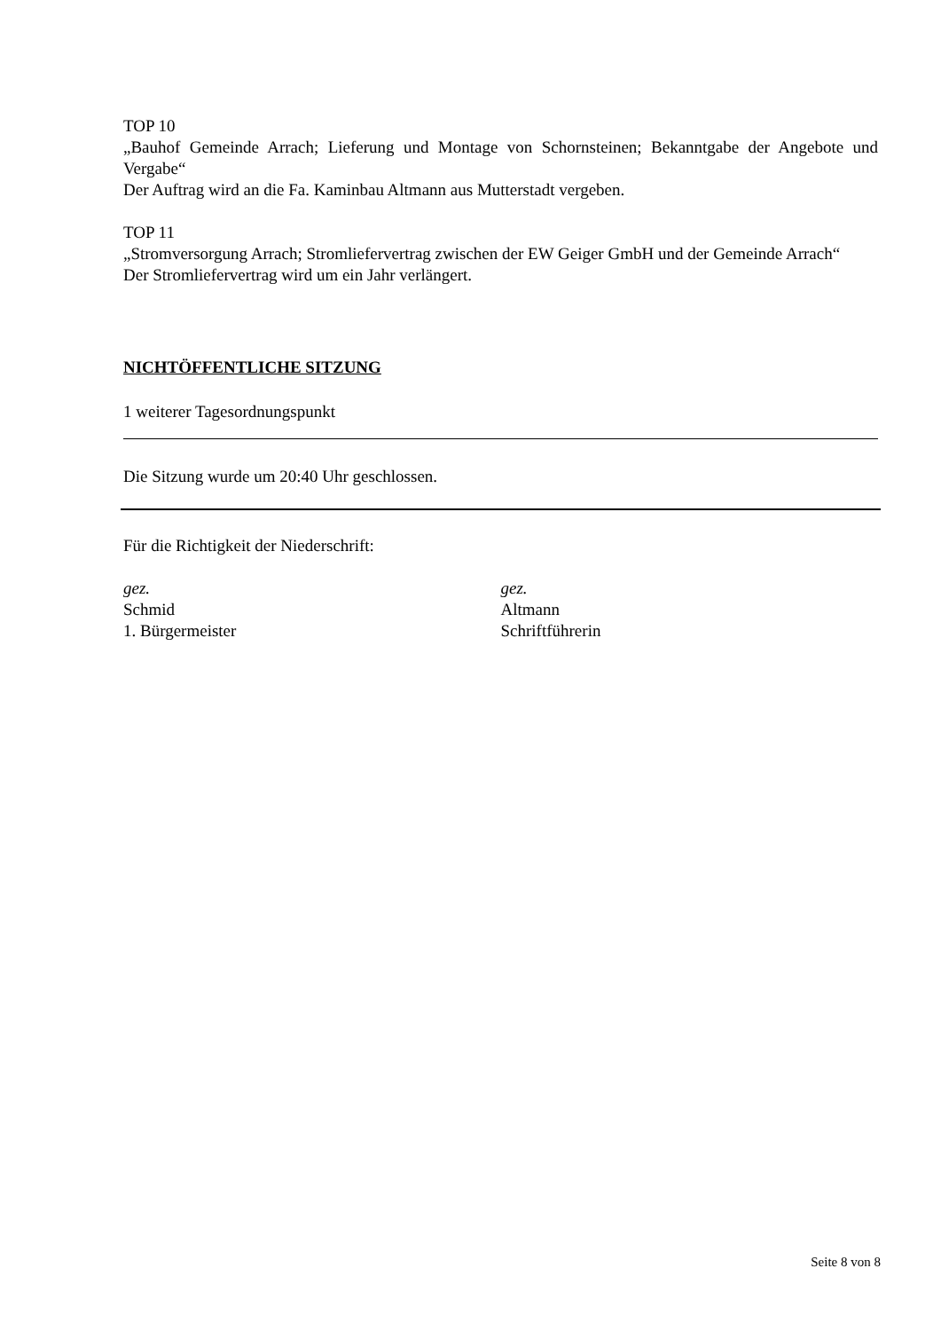TOP 10
„Bauhof Gemeinde Arrach; Lieferung und Montage von Schornsteinen; Bekanntgabe der Angebote und Vergabe“
Der Auftrag wird an die Fa. Kaminbau Altmann aus Mutterstadt vergeben.
TOP 11
„Stromversorgung Arrach; Stromliefervertrag zwischen der EW Geiger GmbH und der Gemeinde Arrach“
Der Stromliefervertrag wird um ein Jahr verlängert.
NICHTÖFFENTLICHE SITZUNG
1 weiterer Tagesordnungspunkt
Die Sitzung wurde um 20:40 Uhr geschlossen.
Für die Richtigkeit der Niederschrift:
gez.
Schmid
1. Bürgermeister
gez.
Altmann
Schriftführerin
Seite 8 von 8